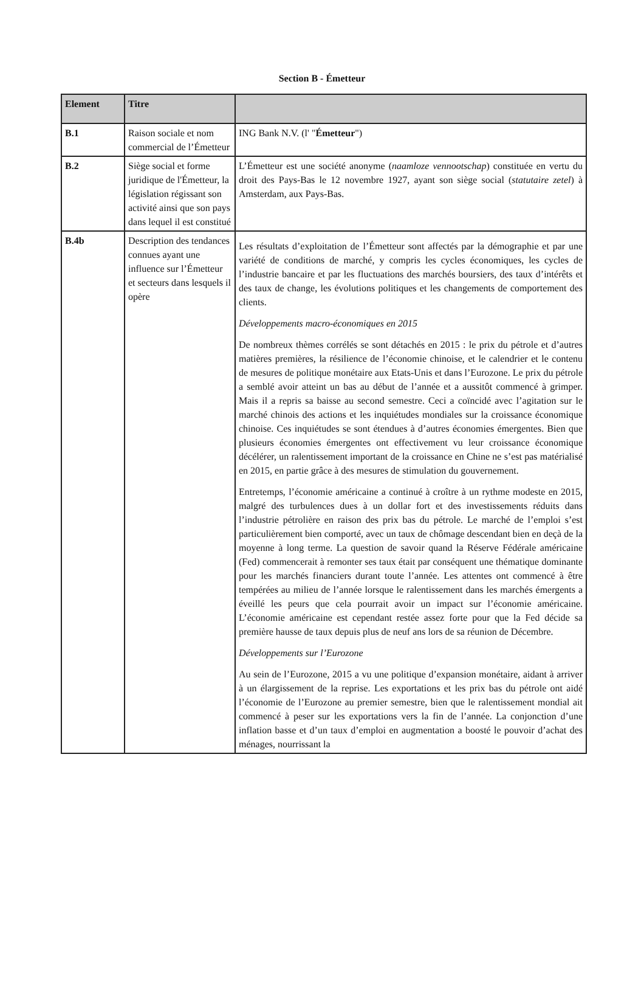Section B - Émetteur
| Element | Titre | |
| --- | --- | --- |
| B.1 | Raison sociale et nom commercial de l’Émetteur | ING Bank N.V. (l' " Émetteur ") |
| B.2 | Siège social et forme juridique de l'Émetteur, la législation régissant son activité ainsi que son pays dans lequel il est constitué | L’Émetteur est une société anonyme ( naamloze vennootschap ) constituée en vertu du droit des Pays-Bas le 12 novembre 1927, ayant son siège social ( statutaire zetel ) à Amsterdam, aux Pays-Bas. |
| B.4b | Description des tendances connues ayant une influence sur l’Émetteur et secteurs dans lesquels il opère | Les résultats d’exploitation de l’Émetteur sont affectés par la démographie et par une variété de conditions de marché, y compris les cycles économiques, les cycles de l’industrie bancaire et par les fluctuations des marchés boursiers, des taux d’intérêts et des taux de change, les évolutions politiques et les changements de comportement des clients. Développements macro-économiques en 2015 De nombreux thèmes corrélés se sont détachés en 2015 : le prix du pétrole et d’autres matières premières, la résilience de l’économie chinoise, et le calendrier et le contenu de mesures de politique monétaire aux Etats-Unis et dans l’Eurozone. Le prix du pétrole a semblé avoir atteint un bas au début de l’année et a aussitôt commencé à grimper. Mais il a repris sa baisse au second semestre. Ceci a coïncidé avec l’agitation sur le marché chinois des actions et les inquiétudes mondiales sur la croissance économique chinoise. Ces inquiétudes se sont étendues à d’autres économies émergentes. Bien que plusieurs économies émergentes ont effectivement vu leur croissance économique décélérer, un ralentissement important de la croissance en Chine ne s’est pas matérialisé en 2015, en partie grâce à des mesures de stimulation du gouvernement. Entretemps, l’économie américaine a continué à croître à un rythme modeste en 2015, malgré des turbulences dues à un dollar fort et des investissements réduits dans l’industrie pétrolière en raison des prix bas du pétrole. Le marché de l’emploi s’est particulièrement bien comporté, avec un taux de chômage descendant bien en deçà de la moyenne à long terme. La question de savoir quand la Réserve Fédérale américaine (Fed) commencerait à remonter ses taux était par conséquent une thématique dominante pour les marchés financiers durant toute l’année. Les attentes ont commencé à être tempérées au milieu de l’année lorsque le ralentissement dans les marchés émergents a éveillé les peurs que cela pourrait avoir un impact sur l’économie américaine. L’économie américaine est cependant restée assez forte pour que la Fed décide sa première hausse de taux depuis plus de neuf ans lors de sa réunion de Décembre. Développements sur l’Eurozone Au sein de l’Eurozone, 2015 a vu une politique d’expansion monétaire, aidant à arriver à un élargissement de la reprise. Les exportations et les prix bas du pétrole ont aidé l’économie de l’Eurozone au premier semestre, bien que le ralentissement mondial ait commencé à peser sur les exportations vers la fin de l’année. La conjonction d’une inflation basse et d’un taux d’emploi en augmentation a boosté le pouvoir d’achat des ménages, nourrissant la |